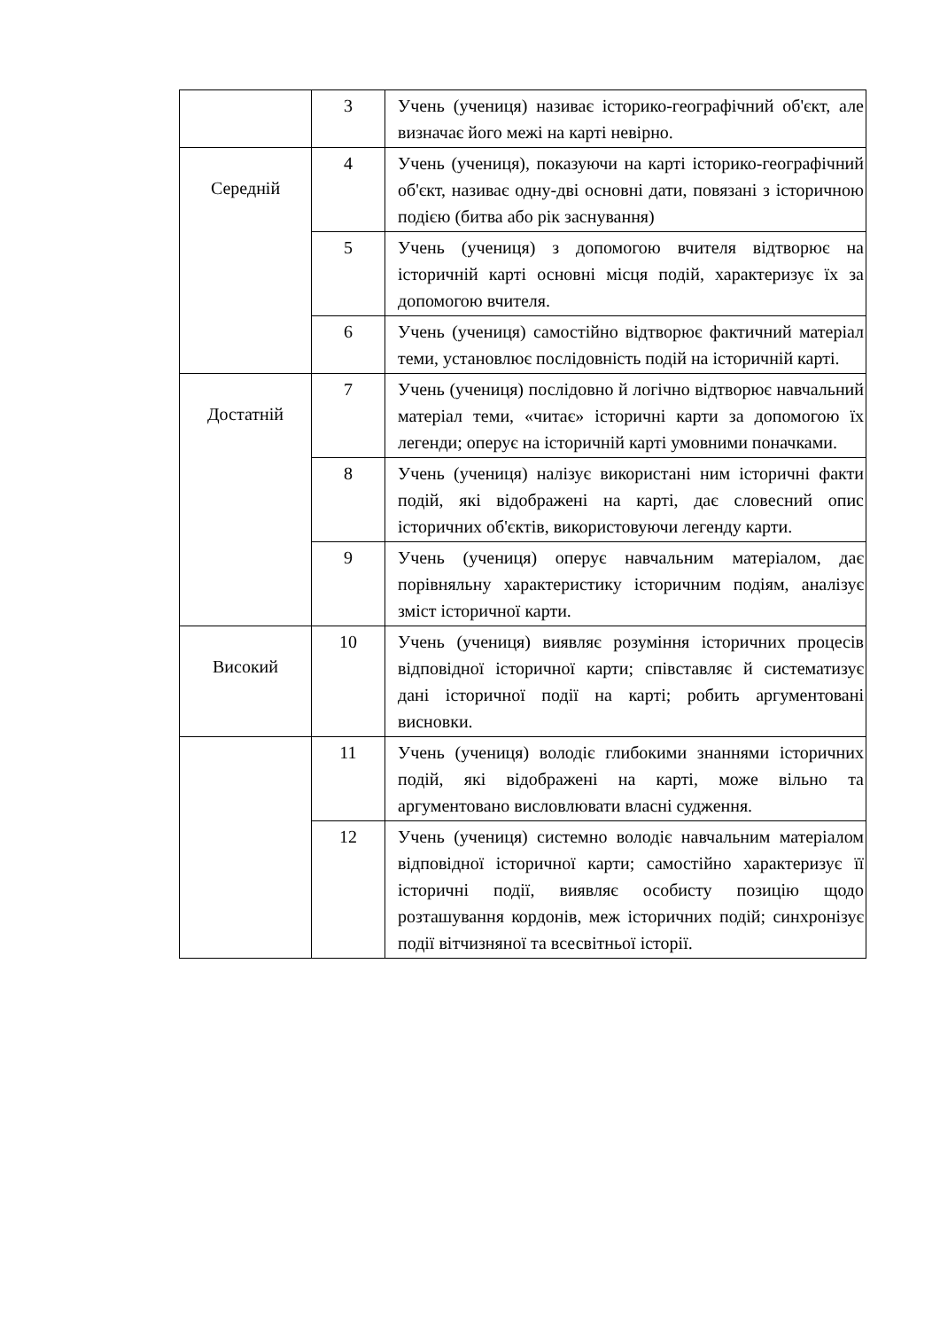| | 3 | Учень (учениця) називає історико-географічний об'єкт, але визначає його межі на карті невірно. |
| Середній | 4 | Учень (учениця), показуючи на карті історико-географічний об'єкт, називає одну-дві основні дати, повязані з історичною подією (битва або рік заснування) |
| | 5 | Учень (учениця) з допомогою вчителя відтворює на історичній карті основні місця подій, характеризує їх за допомогою вчителя. |
| | 6 | Учень (учениця) самостійно відтворює фактичний матеріал теми, установлює послідовність подій на історичній карті. |
| Достатній | 7 | Учень (учениця) послідовно й логічно відтворює навчальний матеріал теми, «читає» історичні карти за допомогою їх легенди; оперує на історичній карті умовними поначками. |
| | 8 | Учень (учениця) налізує використані ним історичні факти подій, які відображені на карті, дає словесний опис історичних об'єктів, використовуючи легенду карти. |
| | 9 | Учень (учениця) оперує навчальним матеріалом, дає порівняльну характеристику історичним подіям, аналізує зміст історичної карти. |
| Високий | 10 | Учень (учениця) виявляє розуміння історичних процесів відповідної історичної карти; співставляє й систематизує дані історичної події на карті; робить аргументовані висновки. |
| | 11 | Учень (учениця) володіє глибокими знаннями історичних подій, які відображені на карті, може вільно та аргументовано висловлювати власні судження. |
| | 12 | Учень (учениця) системно володіє навчальним матеріалом відповідної історичної карти; самостійно характеризує її історичні події, виявляє особисту позицію щодо розташування кордонів, меж історичних подій; синхронізує події вітчизняної та всесвітньої історії. |